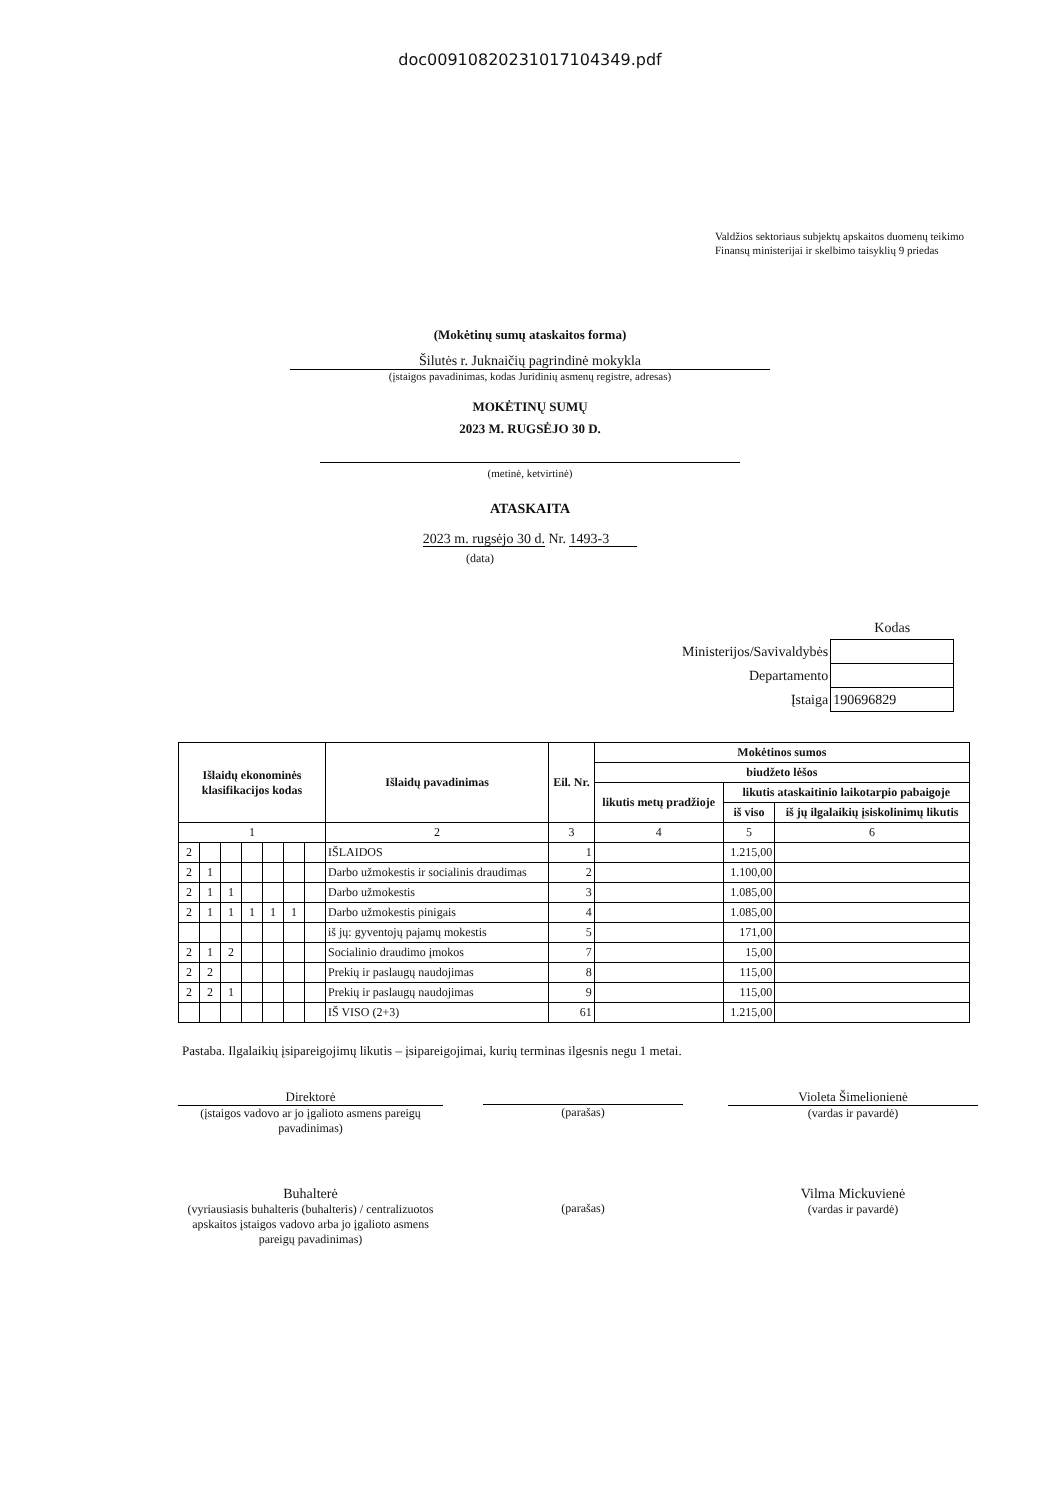doc00910820231017104349.pdf
Valdžios sektoriaus subjektų apskaitos duomenų teikimo Finansų ministerijai ir skelbimo taisyklių 9 priedas
(Mokėtinų sumų ataskaitos forma)
Šilutės r. Juknaičių pagrindinė mokykla
(įstaigos pavadinimas, kodas Juridinių asmenų registre, adresas)
MOKĖTINŲ SUMŲ
2023 M. RUGSĖJO 30 D.
(metinė, ketvirtinė)
ATASKAITA
2023 m. rugsėjo 30 d. Nr. 1493-3
(data)
| | Kodas |
| Ministerijos/Savivaldybės | |
| Departamento | |
| Įstaiga | 190696829 |
| Išlaidų ekonominės klasifikacijos kodas | | | | | | | Išlaidų pavadinimas | Eil. Nr. | Mokėtinos sumos | | |
| --- | --- | --- | --- | --- | --- | --- | --- | --- | --- | --- | --- |
| | | | | | | | | | biudžeto lėšos | | |
| | | | | | | | | | likutis metų pradžioje | likutis ataskaitinio laikotarpio pabaigoje | |
| | | | | | | | | | | iš viso | iš jų ilgalaikių įsiskolinimų likutis |
| 1 | | | | | | | 2 | 3 | 4 | 5 | 6 |
| 2 | | | | | | | IŠLAIDOS | 1 | | 1.215,00 | |
| 2 | 1 | | | | | | Darbo užmokestis ir socialinis draudimas | 2 | | 1.100,00 | |
| 2 | 1 | 1 | | | | | Darbo užmokestis | 3 | | 1.085,00 | |
| 2 | 1 | 1 | 1 | 1 | 1 | | Darbo užmokestis pinigais | 4 | | 1.085,00 | |
| | | | | | | | iš jų: gyventojų pajamų mokestis | 5 | | 171,00 | |
| 2 | 1 | 2 | | | | | Socialinio draudimo įmokos | 7 | | 15,00 | |
| 2 | 2 | | | | | | Prekių ir paslaugų naudojimas | 8 | | 115,00 | |
| 2 | 2 | 1 | | | | | Prekių ir paslaugų naudojimas | 9 | | 115,00 | |
| | | | | | | | IŠ VISO (2+3) | 61 | | 1.215,00 | |
Pastaba. Ilgalaikių įsipareigojimų likutis – įsipareigojimai, kurių terminas ilgesnis negu 1 metai.
Direktorė
(įstaigos vadovo ar jo įgalioto asmens pareigų pavadinimas)
(parašas) Violeta Šimelionienė
(vardas ir pavardė)
Buhalterė
(vyriausiasis buhalteris (buhalteris) / centralizuotos apskaitos įstaigos vadovo arba jo įgalioto asmens pareigų pavadinimas)
(parašas)
Vilma Mickuvienė
(vardas ir pavardė)